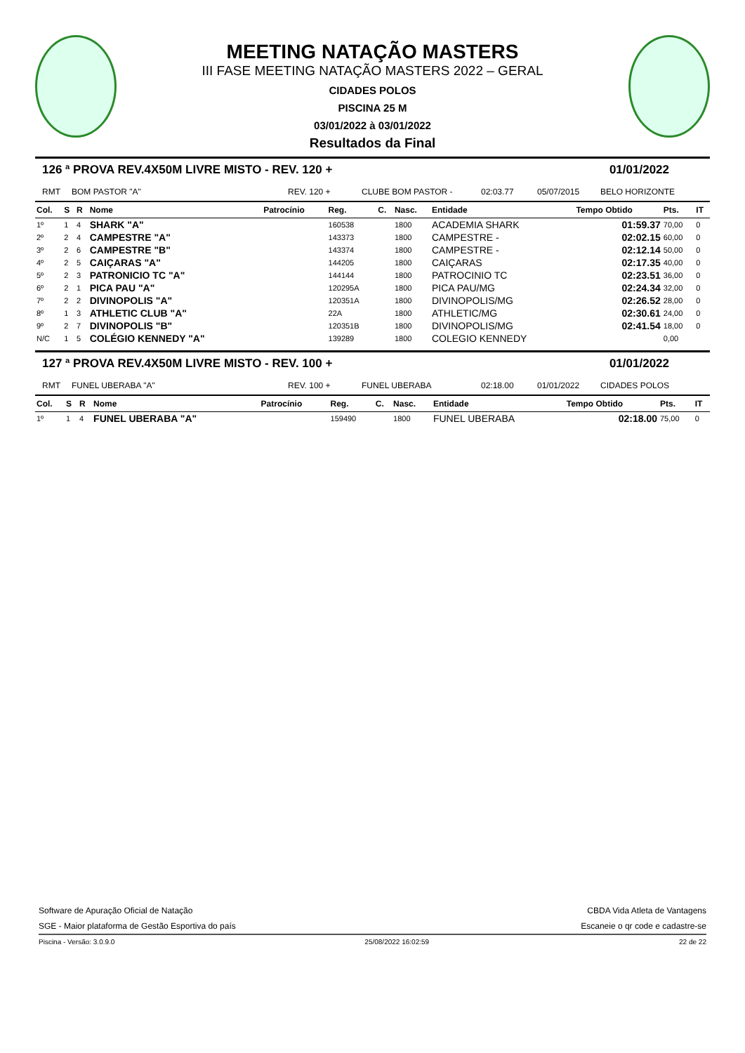MEETING NATAÇÃO MASTERS
III FASE MEETING NATAÇÃO MASTERS 2022 – GERAL
CIDADES POLOS
PISCINA 25 M
03/01/2022 à 03/01/2022
Resultados da Final
126 ª PROVA REV.4X50M LIVRE MISTO - REV. 120 + 01/01/2022
RMT BOM PASTOR "A" REV. 120 + CLUBE BOM PASTOR - 02:03.77 05/07/2015 BELO HORIZONTE
| Col. | S | R | Nome | Patrocínio | Reg. | C. | Nasc. | Entidade | Tempo Obtido | Pts. | IT |
| --- | --- | --- | --- | --- | --- | --- | --- | --- | --- | --- | --- |
| 1º | 1 | 4 | SHARK "A" | | 160538 | | 1800 | ACADEMIA SHARK | 01:59.37 | 70,00 | 0 |
| 2º | 2 | 4 | CAMPESTRE "A" | | 143373 | | 1800 | CAMPESTRE - | 02:02.15 | 60,00 | 0 |
| 3º | 2 | 6 | CAMPESTRE "B" | | 143374 | | 1800 | CAMPESTRE - | 02:12.14 | 50,00 | 0 |
| 4º | 2 | 5 | CAIÇARAS "A" | | 144205 | | 1800 | CAIÇARAS | 02:17.35 | 40,00 | 0 |
| 5º | 2 | 3 | PATRONICIO TC "A" | | 144144 | | 1800 | PATROCINIO TC | 02:23.51 | 36,00 | 0 |
| 6º | 2 | 1 | PICA PAU "A" | | 120295A | | 1800 | PICA PAU/MG | 02:24.34 | 32,00 | 0 |
| 7º | 2 | 2 | DIVINOPOLIS "A" | | 120351A | | 1800 | DIVINOPOLIS/MG | 02:26.52 | 28,00 | 0 |
| 8º | 1 | 3 | ATHLETIC CLUB "A" | | 22A | | 1800 | ATHLETIC/MG | 02:30.61 | 24,00 | 0 |
| 9º | 2 | 7 | DIVINOPOLIS "B" | | 120351B | | 1800 | DIVINOPOLIS/MG | 02:41.54 | 18,00 | 0 |
| N/C | 1 | 5 | COLÉGIO KENNEDY "A" | | 139289 | | 1800 | COLEGIO KENNEDY | | 0,00 | |
127 ª PROVA REV.4X50M LIVRE MISTO - REV. 100 + 01/01/2022
RMT FUNEL UBERABA "A" REV. 100 + FUNEL UBERABA 02:18.00 01/01/2022 CIDADES POLOS
| Col. | S | R | Nome | Patrocínio | Reg. | C. | Nasc. | Entidade | Tempo Obtido | Pts. | IT |
| --- | --- | --- | --- | --- | --- | --- | --- | --- | --- | --- | --- |
| 1º | 1 | 4 | FUNEL UBERABA "A" | | 159490 | | 1800 | FUNEL UBERABA | 02:18.00 | 75,00 | 0 |
Software de Apuração Oficial de Natação CBDA Vida Atleta de Vantagens
SGE - Maior plataforma de Gestão Esportiva do país Escaneie o qr code e cadastre-se
Piscina - Versão: 3.0.9.0 25/08/2022 16:02:59 22 de 22